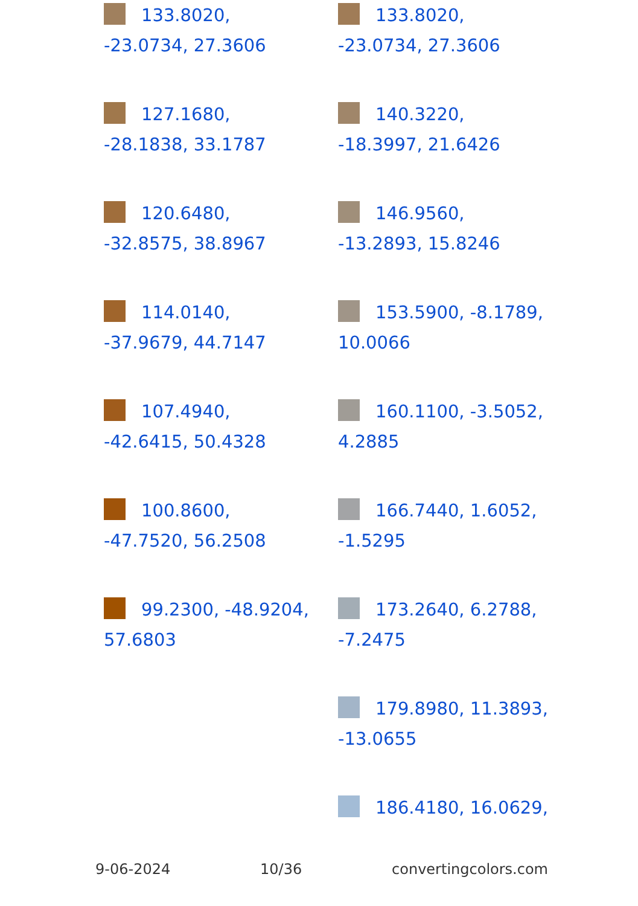133.8020,
-23.0734, 27.3606
127.1680,
-28.1838, 33.1787
120.6480,
-32.8575, 38.8967
114.0140,
-37.9679, 44.7147
107.4940,
-42.6415, 50.4328
100.8600,
-47.7520, 56.2508
99.2300, -48.9204,
57.6803
133.8020,
-23.0734, 27.3606
140.3220,
-18.3997, 21.6426
146.9560,
-13.2893, 15.8246
153.5900, -8.1789,
10.0066
160.1100, -3.5052,
4.2885
166.7440, 1.6052,
-1.5295
173.2640, 6.2788,
-7.2475
179.8980, 11.3893,
-13.0655
186.4180, 16.0629,
9-06-2024 10/36 convertingcolors.com